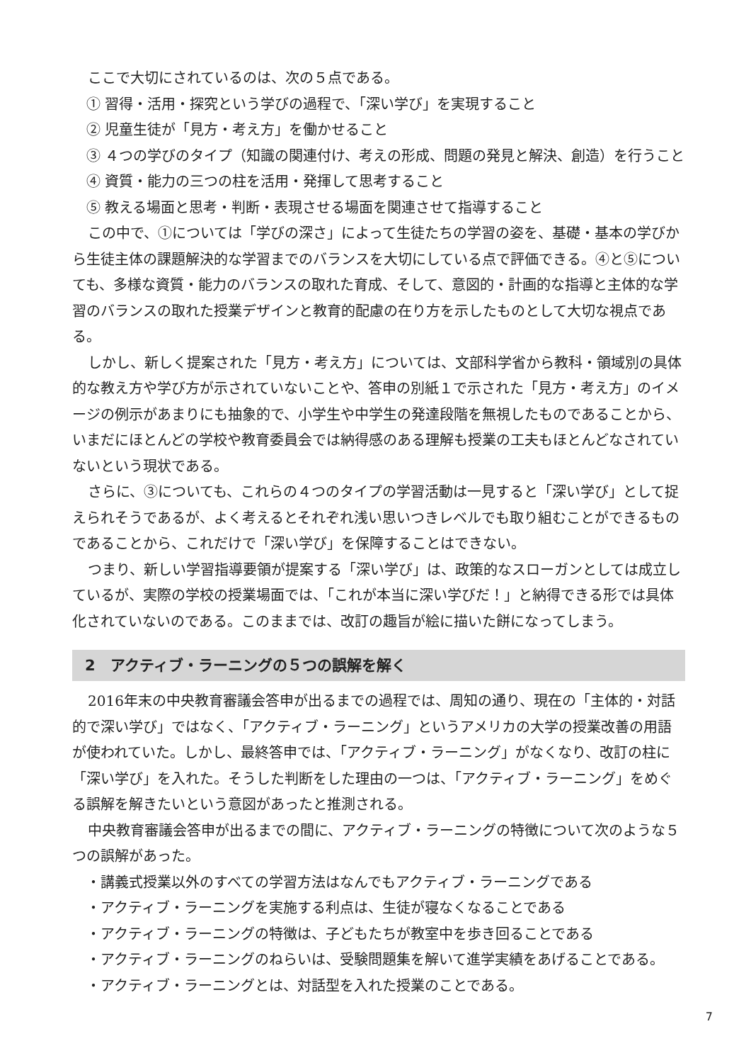ここで大切にされているのは、次の５点である。
① 習得・活用・探究という学びの過程で、「深い学び」を実現すること
② 児童生徒が「見方・考え方」を働かせること
③ ４つの学びのタイプ（知識の関連付け、考えの形成、問題の発見と解決、創造）を行うこと
④ 資質・能力の三つの柱を活用・発揮して思考すること
⑤ 教える場面と思考・判断・表現させる場面を関連させて指導すること
この中で、①については「学びの深さ」によって生徒たちの学習の姿を、基礎・基本の学びから生徒主体の課題解決的な学習までのバランスを大切にしている点で評価できる。④と⑤についても、多様な資質・能力のバランスの取れた育成、そして、意図的・計画的な指導と主体的な学習のバランスの取れた授業デザインと教育的配慮の在り方を示したものとして大切な視点である。
しかし、新しく提案された「見方・考え方」については、文部科学省から教科・領域別の具体的な教え方や学び方が示されていないことや、答申の別紙１で示された「見方・考え方」のイメージの例示があまりにも抽象的で、小学生や中学生の発達段階を無視したものであることから、いまだにほとんどの学校や教育委員会では納得感のある理解も授業の工夫もほとんどなされていないという現状である。
さらに、③についても、これらの４つのタイプの学習活動は一見すると「深い学び」として捉えられそうであるが、よく考えるとそれぞれ浅い思いつきレベルでも取り組むことができるものであることから、これだけで「深い学び」を保障することはできない。
つまり、新しい学習指導要領が提案する「深い学び」は、政策的なスローガンとしては成立しているが、実際の学校の授業場面では、「これが本当に深い学びだ！」と納得できる形では具体化されていないのである。このままでは、改訂の趣旨が絵に描いた餅になってしまう。
2　アクティブ・ラーニングの５つの誤解を解く
2016年末の中央教育審議会答申が出るまでの過程では、周知の通り、現在の「主体的・対話的で深い学び」ではなく、「アクティブ・ラーニング」というアメリカの大学の授業改善の用語が使われていた。しかし、最終答申では、「アクティブ・ラーニング」がなくなり、改訂の柱に「深い学び」を入れた。そうした判断をした理由の一つは、「アクティブ・ラーニング」をめぐる誤解を解きたいという意図があったと推測される。
中央教育審議会答申が出るまでの間に、アクティブ・ラーニングの特徴について次のような５つの誤解があった。
・講義式授業以外のすべての学習方法はなんでもアクティブ・ラーニングである
・アクティブ・ラーニングを実施する利点は、生徒が寝なくなることである
・アクティブ・ラーニングの特徴は、子どもたちが教室中を歩き回ることである
・アクティブ・ラーニングのねらいは、受験問題集を解いて進学実績をあげることである。
・アクティブ・ラーニングとは、対話型を入れた授業のことである。
7